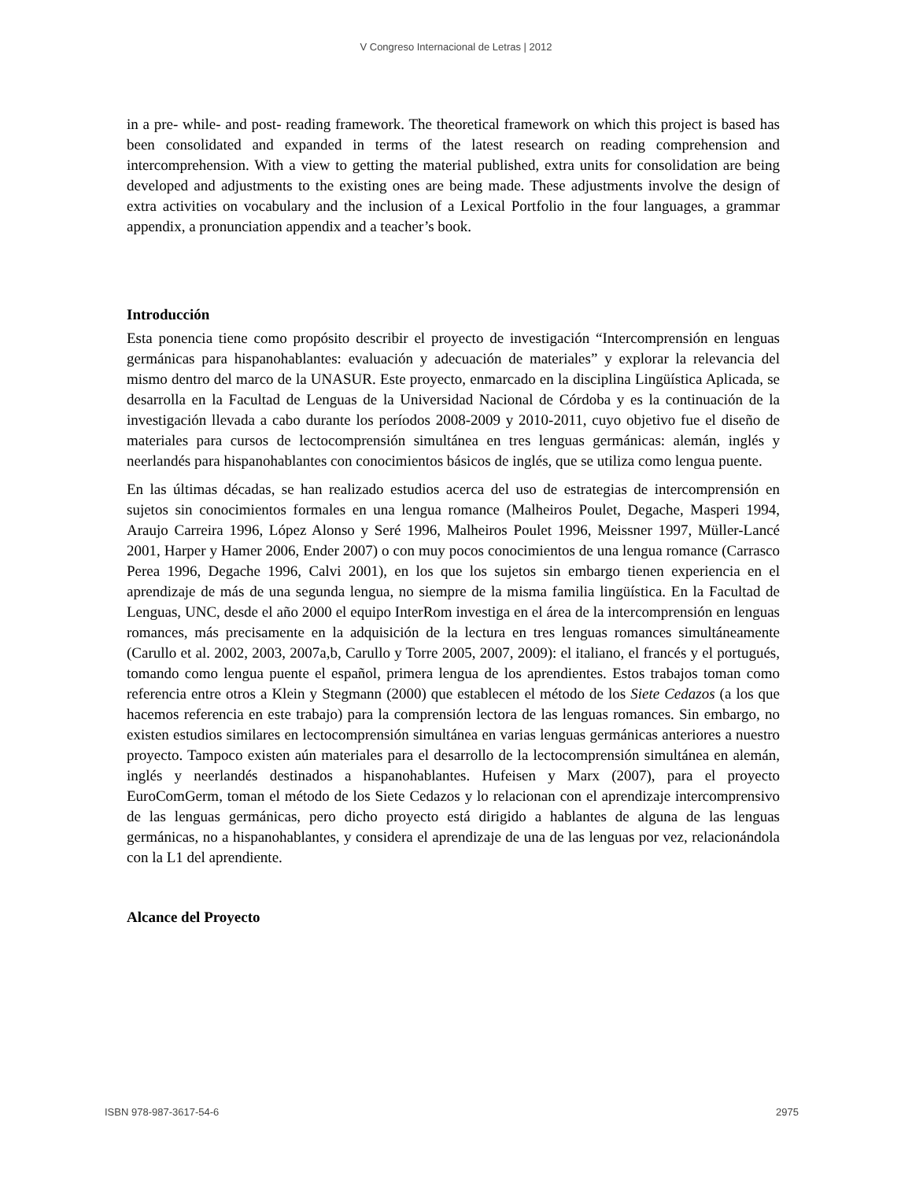V Congreso Internacional de Letras | 2012
in a pre- while- and post- reading framework. The theoretical framework on which this project is based has been consolidated and expanded in terms of the latest research on reading comprehension and intercomprehension. With a view to getting the material published, extra units for consolidation are being developed and adjustments to the existing ones are being made. These adjustments involve the design of extra activities on vocabulary and the inclusion of a Lexical Portfolio in the four languages, a grammar appendix, a pronunciation appendix and a teacher’s book.
Introducción
Esta ponencia tiene como propósito describir el proyecto de investigación “Intercomprensión en lenguas germánicas para hispanohablantes: evaluación y adecuación de materiales” y explorar la relevancia del mismo dentro del marco de la UNASUR. Este proyecto, enmarcado en la disciplina Lingüística Aplicada, se desarrolla en la Facultad de Lenguas de la Universidad Nacional de Córdoba y es la continuación de la investigación llevada a cabo durante los períodos 2008-2009 y 2010-2011, cuyo objetivo fue el diseño de materiales para cursos de lectocomprensión simultánea en tres lenguas germánicas: alemán, inglés y neerlandés para hispanohablantes con conocimientos básicos de inglés, que se utiliza como lengua puente.
En las últimas décadas, se han realizado estudios acerca del uso de estrategias de intercomprensión en sujetos sin conocimientos formales en una lengua romance (Malheiros Poulet, Degache, Masperi 1994, Araujo Carreira 1996, López Alonso y Seré 1996, Malheiros Poulet 1996, Meissner 1997, Müller-Lancé 2001, Harper y Hamer 2006, Ender 2007) o con muy pocos conocimientos de una lengua romance (Carrasco Perea 1996, Degache 1996, Calvi 2001), en los que los sujetos sin embargo tienen experiencia en el aprendizaje de más de una segunda lengua, no siempre de la misma familia lingüística. En la Facultad de Lenguas, UNC, desde el año 2000 el equipo InterRom investiga en el área de la intercomprensión en lenguas romances, más precisamente en la adquisición de la lectura en tres lenguas romances simultáneamente (Carullo et al. 2002, 2003, 2007a,b, Carullo y Torre 2005, 2007, 2009): el italiano, el francés y el portugués, tomando como lengua puente el español, primera lengua de los aprendientes. Estos trabajos toman como referencia entre otros a Klein y Stegmann (2000) que establecen el método de los Siete Cedazos (a los que hacemos referencia en este trabajo) para la comprensión lectora de las lenguas romances. Sin embargo, no existen estudios similares en lectocomprensión simultánea en varias lenguas germánicas anteriores a nuestro proyecto. Tampoco existen aún materiales para el desarrollo de la lectocomprensión simultánea en alemán, inglés y neerlandés destinados a hispanohablantes. Hufeisen y Marx (2007), para el proyecto EuroComGerm, toman el método de los Siete Cedazos y lo relacionan con el aprendizaje intercomprensivo de las lenguas germánicas, pero dicho proyecto está dirigido a hablantes de alguna de las lenguas germánicas, no a hispanohablantes, y considera el aprendizaje de una de las lenguas por vez, relacionándola con la L1 del aprendiente.
Alcance del Proyecto
ISBN 978-987-3617-54-6 2975